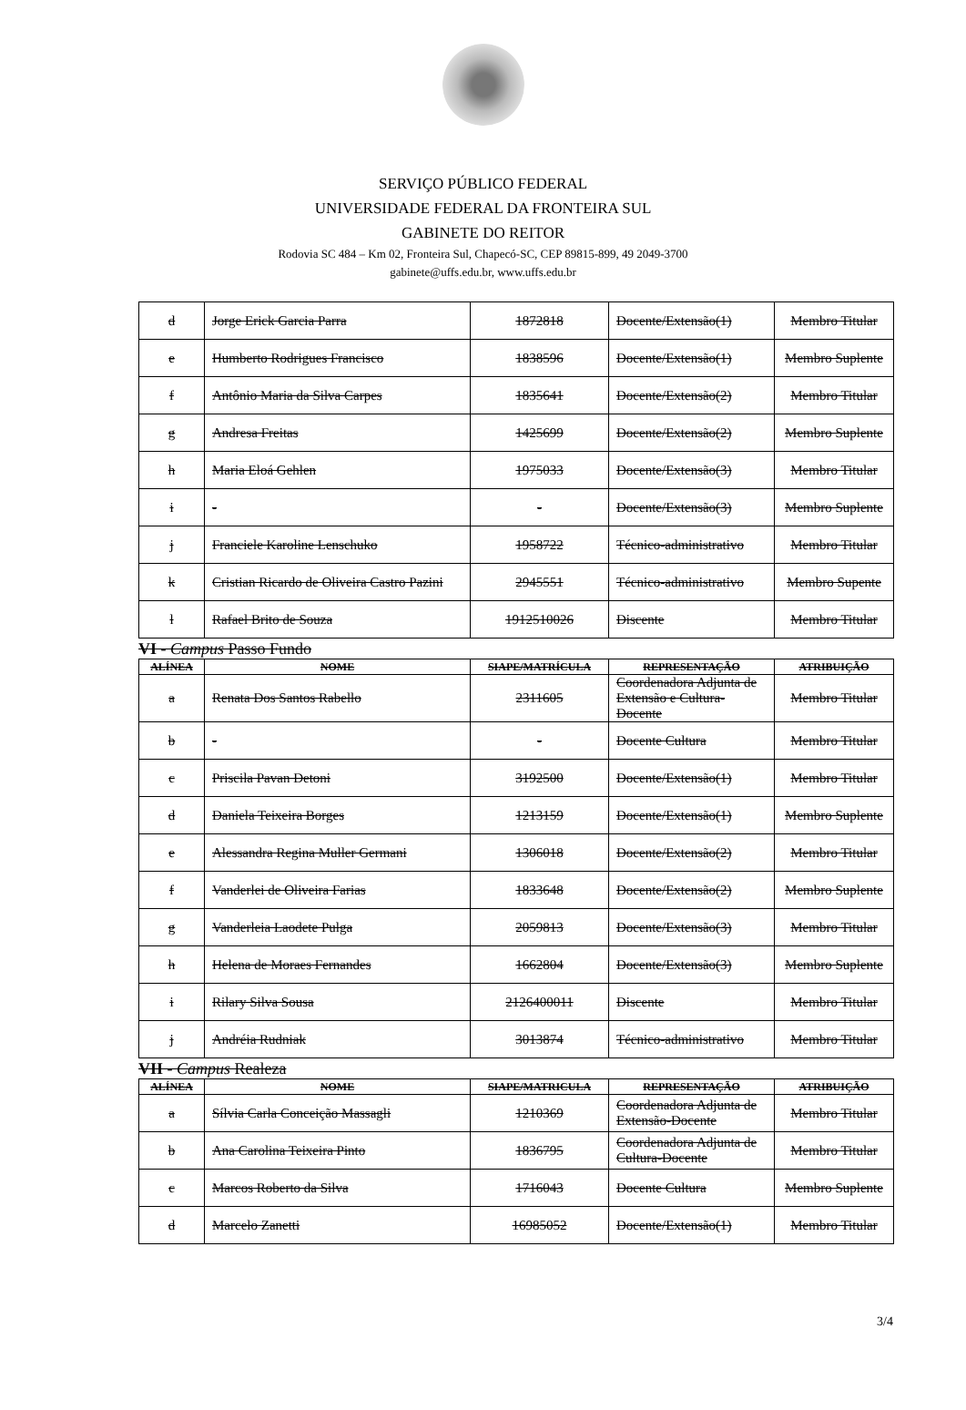SERVIÇO PÚBLICO FEDERAL
UNIVERSIDADE FEDERAL DA FRONTEIRA SUL
GABINETE DO REITOR
Rodovia SC 484 – Km 02, Fronteira Sul, Chapecó-SC, CEP 89815-899, 49 2049-3700
gabinete@uffs.edu.br, www.uffs.edu.br
| d | Jorge Erick Garcia Parra | 1872818 | Docente/Extensão(1) | Membro Titular |
| e | Humberto Rodrigues Francisco | 1838596 | Docente/Extensão(1) | Membro Suplente |
| f | Antônio Maria da Silva Carpes | 1835641 | Docente/Extensão(2) | Membro Titular |
| g | Andresa Freitas | 1425699 | Docente/Extensão(2) | Membro Suplente |
| h | Maria Eloá Gehlen | 1975033 | Docente/Extensão(3) | Membro Titular |
| i | - | - | Docente/Extensão(3) | Membro Suplente |
| j | Franciele Karoline Lenschuko | 1958722 | Técnico-administrativo | Membro Titular |
| k | Cristian Ricardo de Oliveira Castro Pazini | 2945551 | Técnico-administrativo | Membro Supente |
| l | Rafael Brito de Souza | 1912510026 | Discente | Membro Titular |
VI - Campus Passo Fundo
| ALÍNEA | NOME | SIAPE/MATRÍCULA | REPRESENTAÇÃO | ATRIBUIÇÃO |
| --- | --- | --- | --- | --- |
| a | Renata Dos Santos Rabello | 2311605 | Coordenadora Adjunta de Extensão e Cultura-Docente | Membro Titular |
| b | - | - | Docente Cultura | Membro Titular |
| c | Priscila Pavan Detoni | 3192500 | Docente/Extensão(1) | Membro Titular |
| d | Daniela Teixeira Borges | 1213159 | Docente/Extensão(1) | Membro Suplente |
| e | Alessandra Regina Muller Germani | 1306018 | Docente/Extensão(2) | Membro Titular |
| f | Vanderlei de Oliveira Farias | 1833648 | Docente/Extensão(2) | Membro Suplente |
| g | Vanderleia Laodete Pulga | 2059813 | Docente/Extensão(3) | Membro Titular |
| h | Helena de Moraes Fernandes | 1662804 | Docente/Extensão(3) | Membro Suplente |
| i | Rilary Silva Sousa | 2126400011 | Discente | Membro Titular |
| j | Andréia Rudniak | 3013874 | Técnico-administrativo | Membro Titular |
VII - Campus Realeza
| ALÍNEA | NOME | SIAPE/MATRICULA | REPRESENTAÇÃO | ATRIBUIÇÃO |
| --- | --- | --- | --- | --- |
| a | Sílvia Carla Conceição Massagli | 1210369 | Coordenadora Adjunta de Extensão-Docente | Membro Titular |
| b | Ana Carolina Teixeira Pinto | 1836795 | Coordenadora Adjunta de Cultura-Docente | Membro Titular |
| c | Marcos Roberto da Silva | 1716043 | Docente Cultura | Membro Suplente |
| d | Marcelo Zanetti | 16985052 | Docente/Extensão(1) | Membro Titular |
3/4